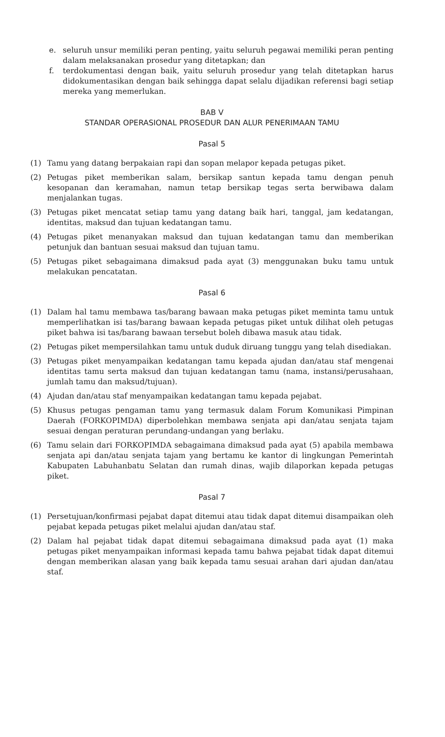e. seluruh unsur memiliki peran penting, yaitu seluruh pegawai memiliki peran penting dalam melaksanakan prosedur yang ditetapkan; dan
f. terdokumentasi dengan baik, yaitu seluruh prosedur yang telah ditetapkan harus didokumentasikan dengan baik sehingga dapat selalu dijadikan referensi bagi setiap mereka yang memerlukan.
BAB V
STANDAR OPERASIONAL PROSEDUR DAN ALUR PENERIMAAN TAMU
Pasal 5
(1) Tamu yang datang berpakaian rapi dan sopan melapor kepada petugas piket.
(2) Petugas piket memberikan salam, bersikap santun kepada tamu dengan penuh kesopanan dan keramahan, namun tetap bersikap tegas serta berwibawa dalam menjalankan tugas.
(3) Petugas piket mencatat setiap tamu yang datang baik hari, tanggal, jam kedatangan, identitas, maksud dan tujuan kedatangan tamu.
(4) Petugas piket menanyakan maksud dan tujuan kedatangan tamu dan memberikan petunjuk dan bantuan sesuai maksud dan tujuan tamu.
(5) Petugas piket sebagaimana dimaksud pada ayat (3) menggunakan buku tamu untuk melakukan pencatatan.
Pasal 6
(1) Dalam hal tamu membawa tas/barang bawaan maka petugas piket meminta tamu untuk memperlihatkan isi tas/barang bawaan kepada petugas piket untuk dilihat oleh petugas piket bahwa isi tas/barang bawaan tersebut boleh dibawa masuk atau tidak.
(2) Petugas piket mempersilahkan tamu untuk duduk diruang tunggu yang telah disediakan.
(3) Petugas piket menyampaikan kedatangan tamu kepada ajudan dan/atau staf mengenai identitas tamu serta maksud dan tujuan kedatangan tamu (nama, instansi/perusahaan, jumlah tamu dan maksud/tujuan).
(4) Ajudan dan/atau staf menyampaikan kedatangan tamu kepada pejabat.
(5) Khusus petugas pengaman tamu yang termasuk dalam Forum Komunikasi Pimpinan Daerah (FORKOPIMDA) diperbolehkan membawa senjata api dan/atau senjata tajam sesuai dengan peraturan perundang-undangan yang berlaku.
(6) Tamu selain dari FORKOPIMDA sebagaimana dimaksud pada ayat (5) apabila membawa senjata api dan/atau senjata tajam yang bertamu ke kantor di lingkungan Pemerintah Kabupaten Labuhanbatu Selatan dan rumah dinas, wajib dilaporkan kepada petugas piket.
Pasal 7
(1) Persetujuan/konfirmasi pejabat dapat ditemui atau tidak dapat ditemui disampaikan oleh pejabat kepada petugas piket melalui ajudan dan/atau staf.
(2) Dalam hal pejabat tidak dapat ditemui sebagaimana dimaksud pada ayat (1) maka petugas piket menyampaikan informasi kepada tamu bahwa pejabat tidak dapat ditemui dengan memberikan alasan yang baik kepada tamu sesuai arahan dari ajudan dan/atau staf.